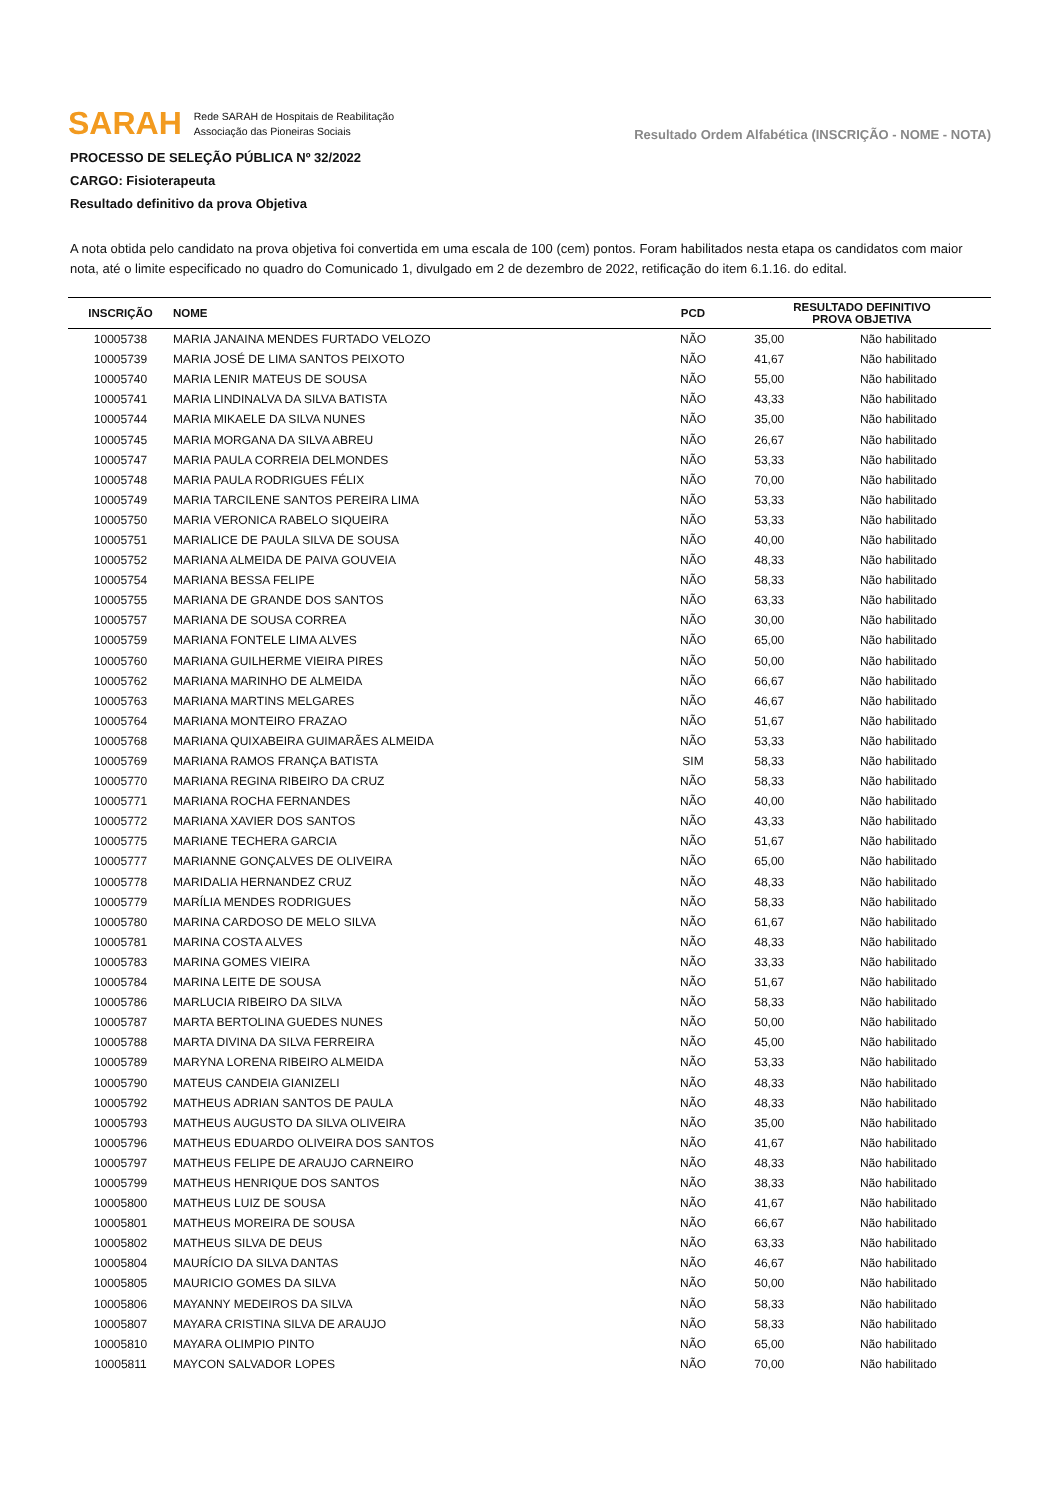SARAH Rede SARAH de Hospitais de Reabilitação
Associação das Pioneiras Sociais
Resultado Ordem Alfabética (INSCRIÇÃO - NOME - NOTA)
PROCESSO DE SELEÇÃO PÚBLICA Nº 32/2022
CARGO: Fisioterapeuta
Resultado definitivo da prova Objetiva
A nota obtida pelo candidato na prova objetiva foi convertida em uma escala de 100 (cem) pontos. Foram habilitados nesta etapa os candidatos com maior nota, até o limite especificado no quadro do Comunicado 1, divulgado em 2 de dezembro de 2022, retificação do item 6.1.16. do edital.
| INSCRIÇÃO | NOME | PCD | RESULTADO DEFINITIVO PROVA OBJETIVA | |
| --- | --- | --- | --- | --- |
| 10005738 | MARIA JANAINA MENDES FURTADO VELOZO | NÃO | 35,00 | Não habilitado |
| 10005739 | MARIA JOSÉ DE LIMA SANTOS PEIXOTO | NÃO | 41,67 | Não habilitado |
| 10005740 | MARIA LENIR MATEUS DE SOUSA | NÃO | 55,00 | Não habilitado |
| 10005741 | MARIA LINDINALVA DA SILVA BATISTA | NÃO | 43,33 | Não habilitado |
| 10005744 | MARIA MIKAELE DA SILVA NUNES | NÃO | 35,00 | Não habilitado |
| 10005745 | MARIA MORGANA DA SILVA ABREU | NÃO | 26,67 | Não habilitado |
| 10005747 | MARIA PAULA CORREIA DELMONDES | NÃO | 53,33 | Não habilitado |
| 10005748 | MARIA PAULA RODRIGUES FÉLIX | NÃO | 70,00 | Não habilitado |
| 10005749 | MARIA TARCILENE SANTOS PEREIRA LIMA | NÃO | 53,33 | Não habilitado |
| 10005750 | MARIA VERONICA RABELO SIQUEIRA | NÃO | 53,33 | Não habilitado |
| 10005751 | MARIALICE DE PAULA SILVA DE SOUSA | NÃO | 40,00 | Não habilitado |
| 10005752 | MARIANA ALMEIDA DE PAIVA GOUVEIA | NÃO | 48,33 | Não habilitado |
| 10005754 | MARIANA BESSA FELIPE | NÃO | 58,33 | Não habilitado |
| 10005755 | MARIANA DE GRANDE DOS SANTOS | NÃO | 63,33 | Não habilitado |
| 10005757 | MARIANA DE SOUSA CORREA | NÃO | 30,00 | Não habilitado |
| 10005759 | MARIANA FONTELE LIMA ALVES | NÃO | 65,00 | Não habilitado |
| 10005760 | MARIANA GUILHERME VIEIRA PIRES | NÃO | 50,00 | Não habilitado |
| 10005762 | MARIANA MARINHO DE ALMEIDA | NÃO | 66,67 | Não habilitado |
| 10005763 | MARIANA MARTINS MELGARES | NÃO | 46,67 | Não habilitado |
| 10005764 | MARIANA MONTEIRO FRAZAO | NÃO | 51,67 | Não habilitado |
| 10005768 | MARIANA QUIXABEIRA GUIMARÃES ALMEIDA | NÃO | 53,33 | Não habilitado |
| 10005769 | MARIANA RAMOS FRANÇA BATISTA | SIM | 58,33 | Não habilitado |
| 10005770 | MARIANA REGINA RIBEIRO DA CRUZ | NÃO | 58,33 | Não habilitado |
| 10005771 | MARIANA ROCHA FERNANDES | NÃO | 40,00 | Não habilitado |
| 10005772 | MARIANA XAVIER DOS SANTOS | NÃO | 43,33 | Não habilitado |
| 10005775 | MARIANE TECHERA GARCIA | NÃO | 51,67 | Não habilitado |
| 10005777 | MARIANNE GONÇALVES DE OLIVEIRA | NÃO | 65,00 | Não habilitado |
| 10005778 | MARIDALIA HERNANDEZ CRUZ | NÃO | 48,33 | Não habilitado |
| 10005779 | MARÍLIA MENDES RODRIGUES | NÃO | 58,33 | Não habilitado |
| 10005780 | MARINA CARDOSO DE MELO SILVA | NÃO | 61,67 | Não habilitado |
| 10005781 | MARINA COSTA ALVES | NÃO | 48,33 | Não habilitado |
| 10005783 | MARINA GOMES VIEIRA | NÃO | 33,33 | Não habilitado |
| 10005784 | MARINA LEITE DE SOUSA | NÃO | 51,67 | Não habilitado |
| 10005786 | MARLUCIA RIBEIRO DA SILVA | NÃO | 58,33 | Não habilitado |
| 10005787 | MARTA BERTOLINA GUEDES NUNES | NÃO | 50,00 | Não habilitado |
| 10005788 | MARTA DIVINA DA SILVA FERREIRA | NÃO | 45,00 | Não habilitado |
| 10005789 | MARYNA LORENA RIBEIRO ALMEIDA | NÃO | 53,33 | Não habilitado |
| 10005790 | MATEUS CANDEIA GIANIZELI | NÃO | 48,33 | Não habilitado |
| 10005792 | MATHEUS ADRIAN SANTOS DE PAULA | NÃO | 48,33 | Não habilitado |
| 10005793 | MATHEUS AUGUSTO DA SILVA OLIVEIRA | NÃO | 35,00 | Não habilitado |
| 10005796 | MATHEUS EDUARDO OLIVEIRA DOS SANTOS | NÃO | 41,67 | Não habilitado |
| 10005797 | MATHEUS FELIPE DE ARAUJO CARNEIRO | NÃO | 48,33 | Não habilitado |
| 10005799 | MATHEUS HENRIQUE DOS SANTOS | NÃO | 38,33 | Não habilitado |
| 10005800 | MATHEUS LUIZ DE SOUSA | NÃO | 41,67 | Não habilitado |
| 10005801 | MATHEUS MOREIRA DE SOUSA | NÃO | 66,67 | Não habilitado |
| 10005802 | MATHEUS SILVA DE DEUS | NÃO | 63,33 | Não habilitado |
| 10005804 | MAURÍCIO DA SILVA DANTAS | NÃO | 46,67 | Não habilitado |
| 10005805 | MAURICIO GOMES DA SILVA | NÃO | 50,00 | Não habilitado |
| 10005806 | MAYANNY MEDEIROS DA SILVA | NÃO | 58,33 | Não habilitado |
| 10005807 | MAYARA CRISTINA SILVA DE ARAUJO | NÃO | 58,33 | Não habilitado |
| 10005810 | MAYARA OLIMPIO PINTO | NÃO | 65,00 | Não habilitado |
| 10005811 | MAYCON SALVADOR LOPES | NÃO | 70,00 | Não habilitado |